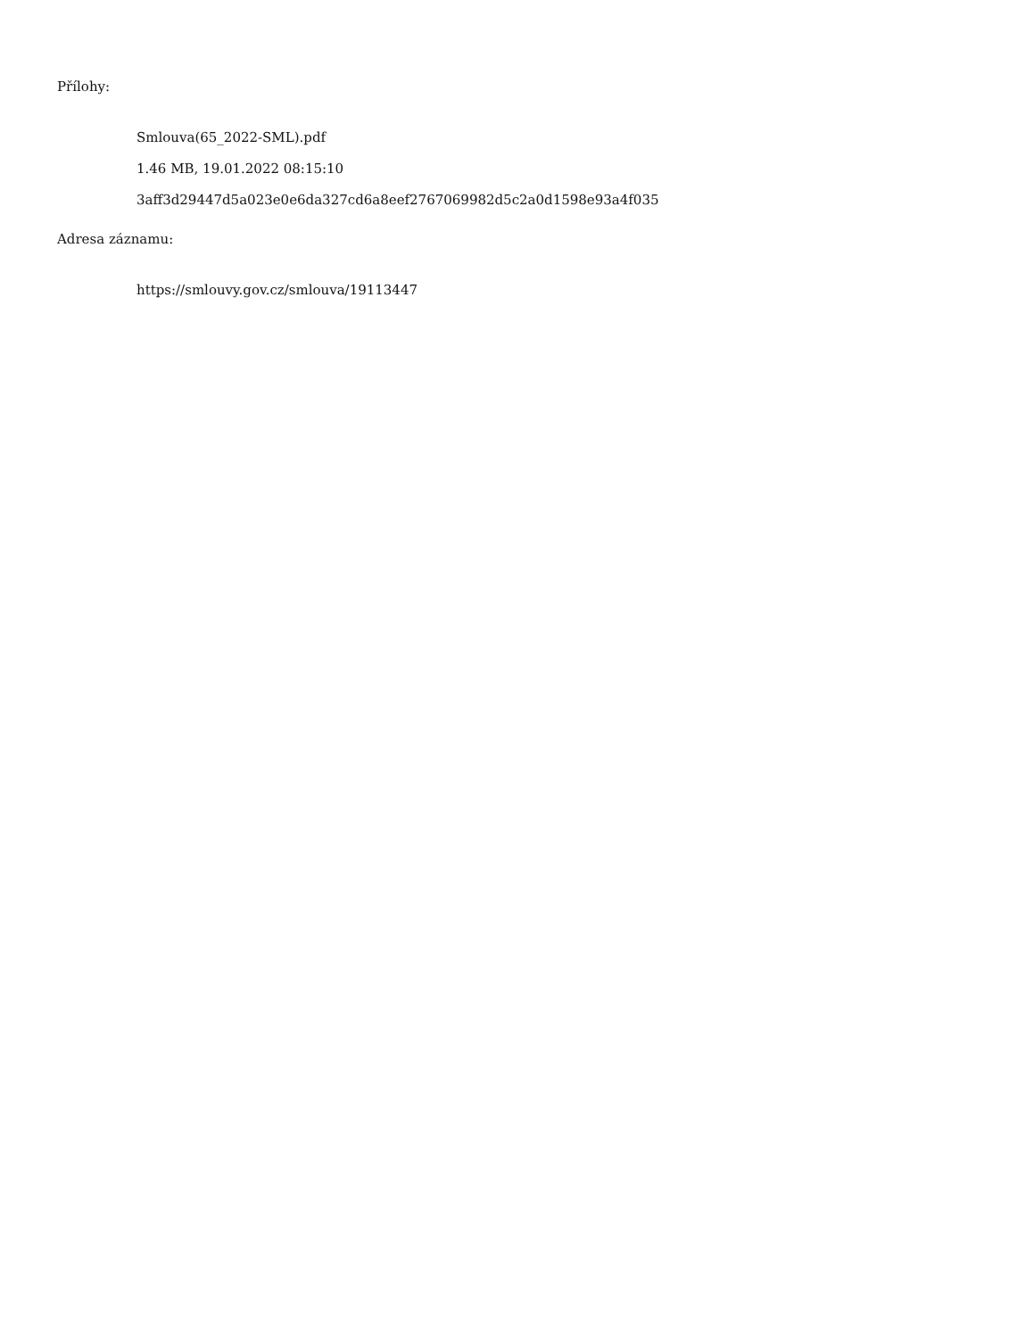Přílohy:
Smlouva(65_2022-SML).pdf
1.46 MB, 19.01.2022 08:15:10
3aff3d29447d5a023e0e6da327cd6a8eef2767069982d5c2a0d1598e93a4f035
Adresa záznamu:
https://smlouvy.gov.cz/smlouva/19113447